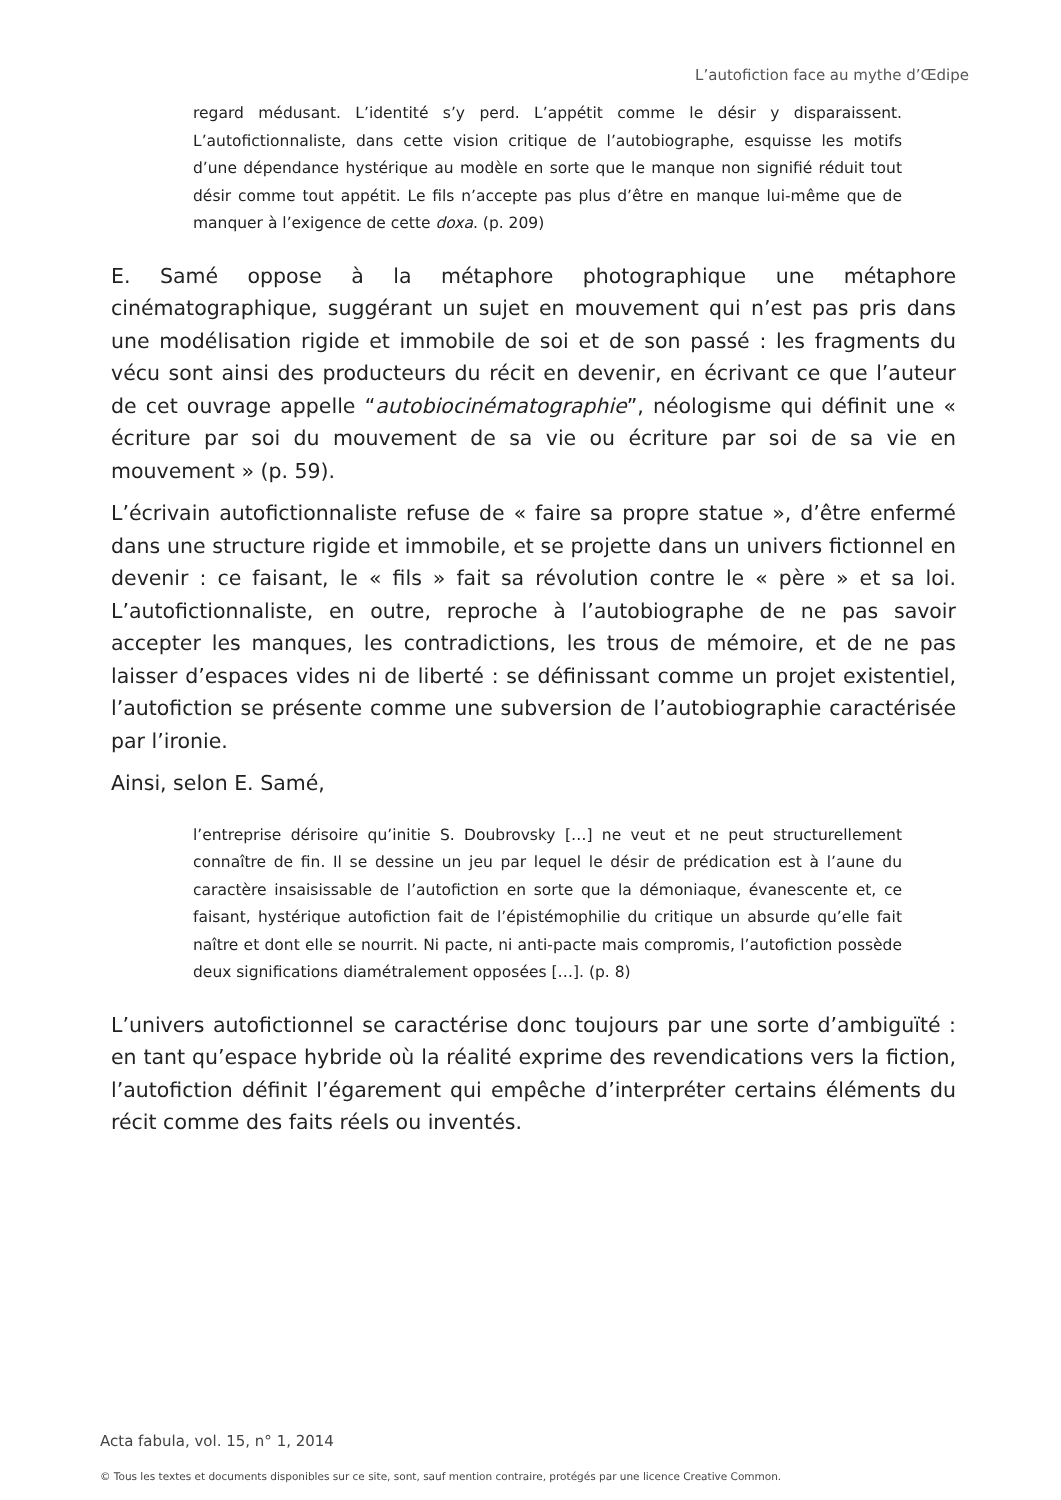L’autofiction face au mythe d’Œdipe
regard médusant. L’identité s’y perd. L’appétit comme le désir y disparaissent. L’autofictionnaliste, dans cette vision critique de l’autobiographe, esquisse les motifs d’une dépendance hystérique au modèle en sorte que le manque non signifié réduit tout désir comme tout appétit. Le fils n’accepte pas plus d’être en manque lui-même que de manquer à l’exigence de cette doxa. (p. 209)
E. Samé oppose à la métaphore photographique une métaphore cinématographique, suggérant un sujet en mouvement qui n’est pas pris dans une modélisation rigide et immobile de soi et de son passé : les fragments du vécu sont ainsi des producteurs du récit en devenir, en écrivant ce que l’auteur de cet ouvrage appelle “autobiocinématographie”, néologisme qui définit une « écriture par soi du mouvement de sa vie ou écriture par soi de sa vie en mouvement » (p. 59).
L’écrivain autofictionnaliste refuse de « faire sa propre statue », d’être enfermé dans une structure rigide et immobile, et se projette dans un univers fictionnel en devenir : ce faisant, le « fils » fait sa révolution contre le « père » et sa loi. L’autofictionnaliste, en outre, reproche à l’autobiographe de ne pas savoir accepter les manques, les contradictions, les trous de mémoire, et de ne pas laisser d’espaces vides ni de liberté : se définissant comme un projet existentiel, l’autofiction se présente comme une subversion de l’autobiographie caractérisée par l’ironie.
Ainsi, selon E. Samé,
l’entreprise dérisoire qu’initie S. Doubrovsky […] ne veut et ne peut structurellement connaître de fin. Il se dessine un jeu par lequel le désir de prédication est à l’aune du caractère insaisissable de l’autofiction en sorte que la démoniaque, évanescente et, ce faisant, hystérique autofiction fait de l’épistémophilie du critique un absurde qu’elle fait naître et dont elle se nourrit. Ni pacte, ni anti-pacte mais compromis, l’autofiction possède deux significations diamétralement opposées […]. (p. 8)
L’univers autofictionnel se caractérise donc toujours par une sorte d’ambiguïté : en tant qu’espace hybride où la réalité exprime des revendications vers la fiction, l’autofiction définit l’égarement qui empêche d’interpréter certains éléments du récit comme des faits réels ou inventés.
Acta fabula, vol. 15, n° 1, 2014
© Tous les textes et documents disponibles sur ce site, sont, sauf mention contraire, protégés par une licence Creative Common.